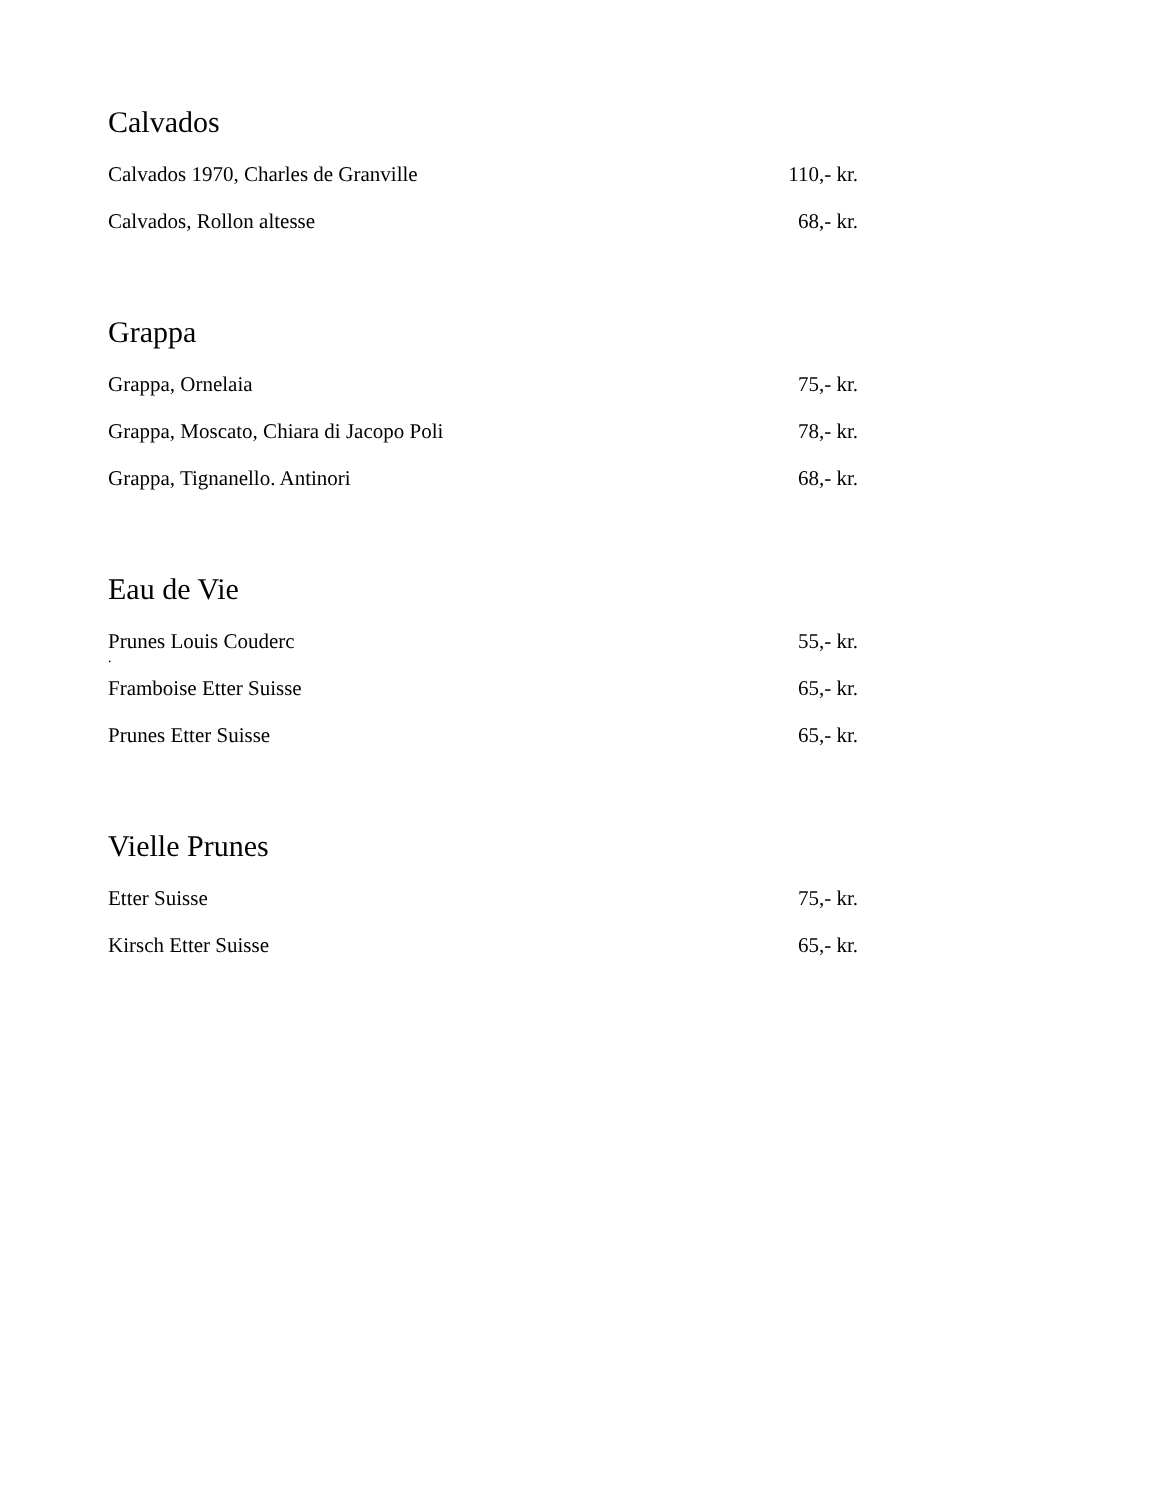Calvados
Calvados 1970, Charles de Granville 110,- kr.
Calvados, Rollon altesse 68,- kr.
Grappa
Grappa, Ornelaia 75,- kr.
Grappa, Moscato, Chiara di Jacopo Poli 78,- kr.
Grappa, Tignanello. Antinori 68,- kr.
Eau de Vie
Prunes Louis Couderc 55,- kr.
.
Framboise Etter Suisse 65,- kr.
Prunes Etter Suisse 65,- kr.
Vielle Prunes
Etter Suisse 75,- kr.
Kirsch Etter Suisse 65,- kr.